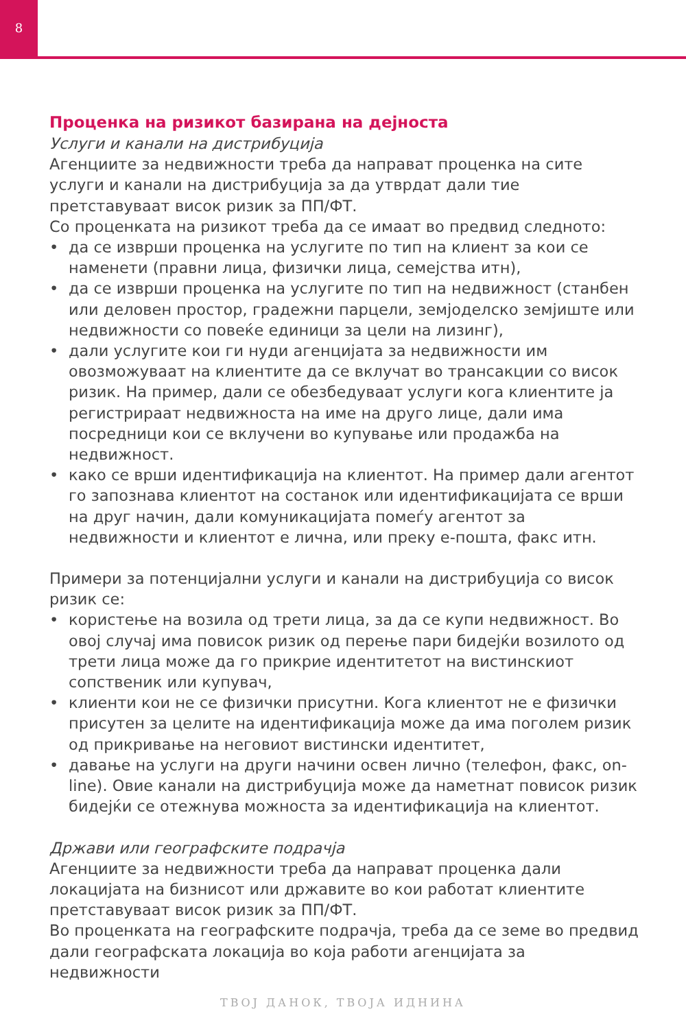8
Проценка на ризикот базирана на дејноста
Услуги и канали на дистрибуција
Агенциите за недвижности треба да направат проценка на сите услуги и канали на дистрибуција за да утврдат дали тие претставуваат висок ризик за ПП/ФТ.
Со проценката на ризикот треба да се имаат во предвид следното:
• да се изврши проценка на услугите по тип на клиент за кои се наменети (правни лица, физички лица, семејства итн),
• да се изврши проценка на услугите по тип на недвижност (станбен или деловен простор, градежни парцели, земјоделско земјиште или недвижности со повеќе единици за цели на лизинг),
• дали услугите кои ги нуди агенцијата за недвижности им овозможуваат на клиентите да се вклучат во трансакции со висок ризик. На пример, дали се обезбедуваат услуги кога клиентите ја регистрираат недвижноста на име на друго лице, дали има посредници кои се вклучени во купување или продажба на недвижност.
• како се врши идентификација на клиентот. На пример дали агентот го запознава клиентот на состанок или идентификацијата се врши на друг начин, дали комуникацијата помеѓу агентот за недвижности и клиентот е лична, или преку е-пошта, факс итн.
Примери за потенцијални услуги и канали на дистрибуција со висок ризик се:
• користење на возила од трети лица, за да се купи недвижност. Во овој случај има повисок ризик од перење пари бидејќи возилото од трети лица може да го прикрие идентитетот на вистинскиот сопственик или купувач,
• клиенти кои не се физички присутни. Кога клиентот не е физички присутен за целите на идентификација може да има поголем ризик од прикривање на неговиот вистински идентитет,
• давање на услуги на други начини освен лично (телефон, факс, on-line). Овие канали на дистрибуција може да наметнат повисок ризик бидејќи се отежнува можноста за идентификација на клиентот.
Држави или географските подрачја
Агенциите за недвижности треба да направат проценка дали локацијата на бизнисот или државите во кои работат клиентите претставуваат висок ризик за ПП/ФТ.
Во проценката на географските подрачја, треба да се земе во предвид дали географската локација во која работи агенцијата за недвижности
ТВОЈ ДАНОК, ТВОЈА ИДНИНА